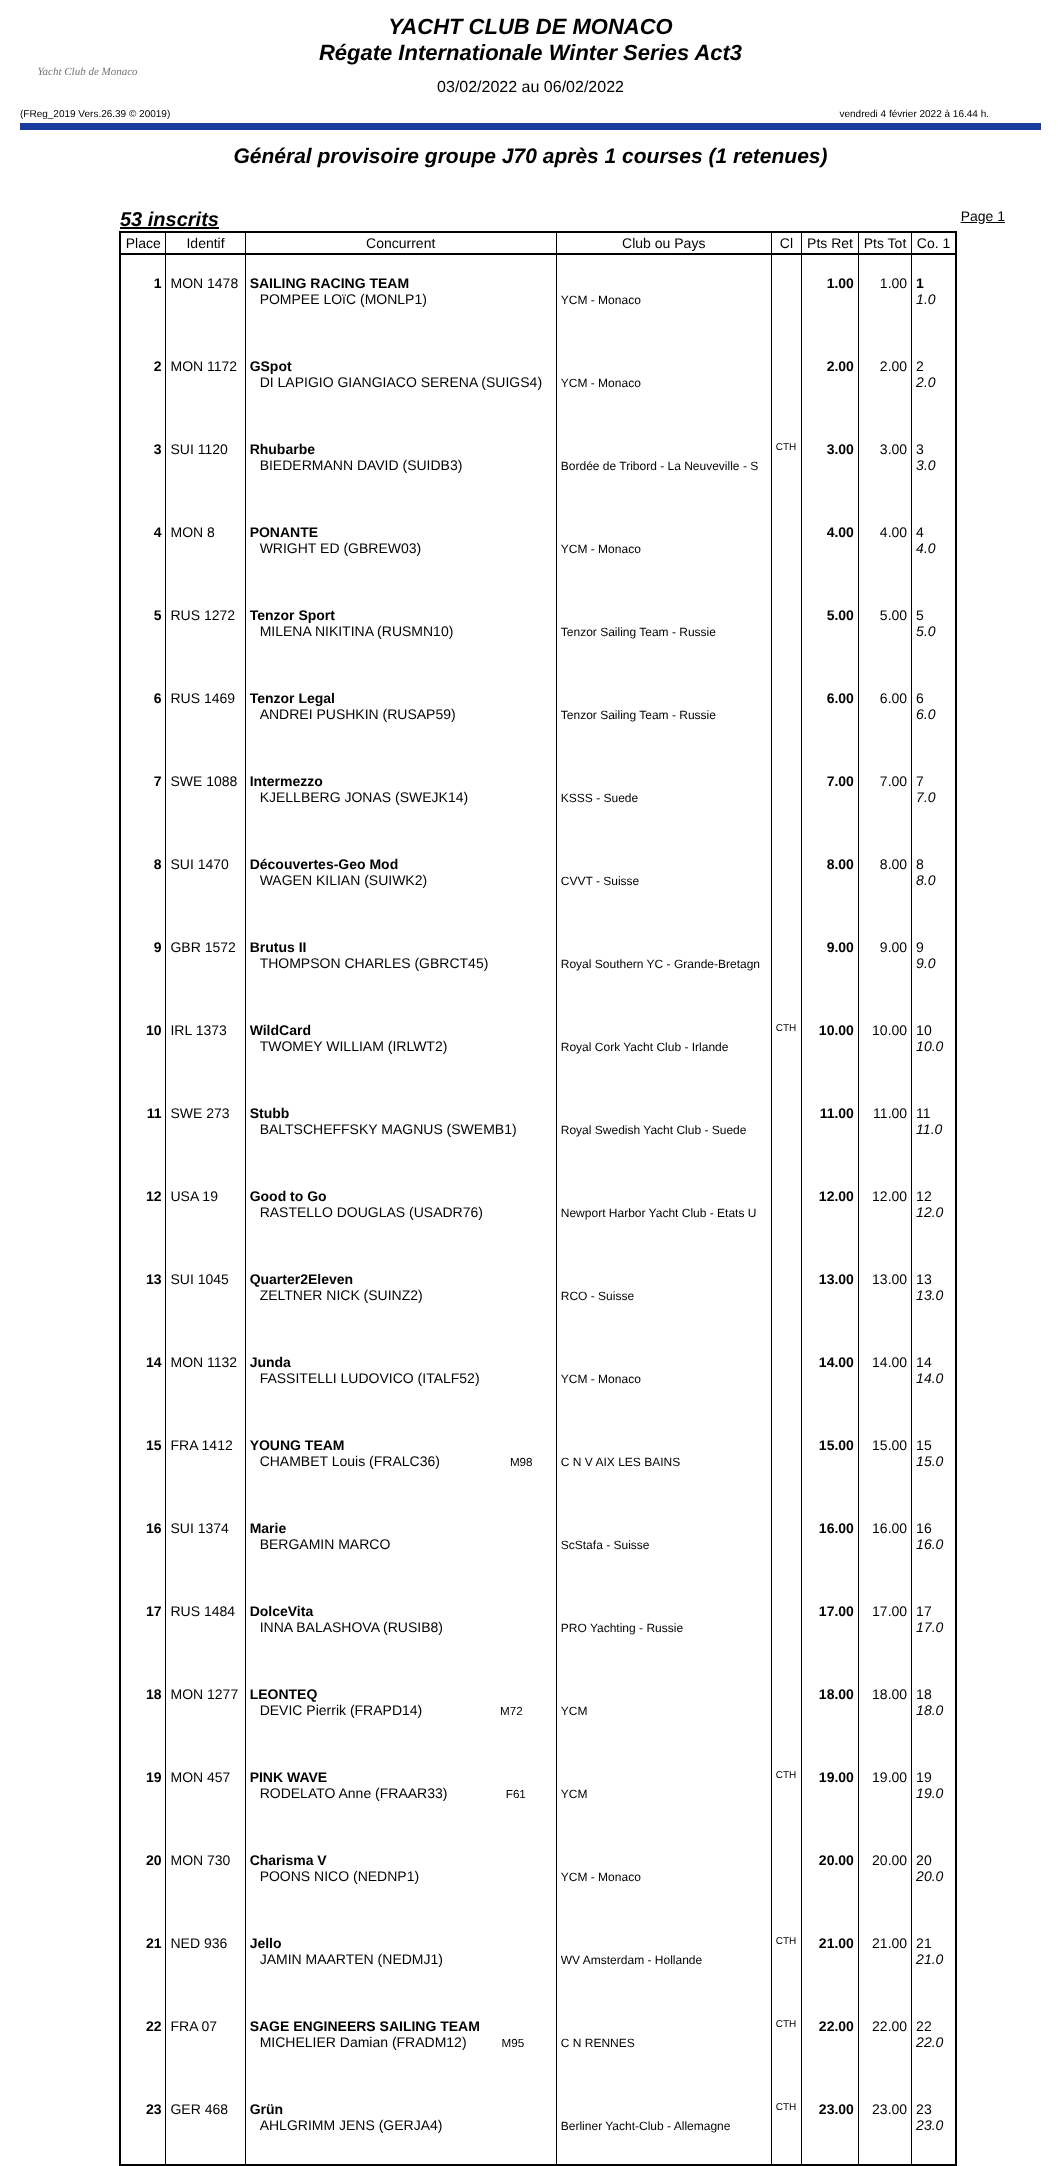Yacht Club de Monaco
YACHT CLUB DE MONACO
Régate Internationale Winter Series Act3
03/02/2022 au 06/02/2022
(FReg_2019 Vers.26.39 © 20019) vendredi 4 février 2022 à 16.44 h.
Général provisoire groupe J70 après 1 courses (1 retenues)
53 inscrits Page 1
| Place | Identif | Concurrent | Club ou Pays | Cl | Pts Ret | Pts Tot | Co. 1 |
| --- | --- | --- | --- | --- | --- | --- | --- |
| 1 | MON 1478 | SAILING RACING TEAM POMPEE LOïC (MONLP1) | YCM - Monaco | | 1.00 | 1.00 | 1 1.0 |
| 2 | MON 1172 | GSpot DI LAPIGIO GIANGIACO SERENA (SUIGS4) | YCM - Monaco | | 2.00 | 2.00 | 2 2.0 |
| 3 | SUI 1120 | Rhubarbe BIEDERMANN DAVID (SUIDB3) | Bordée de Tribord - La Neuveville - S | CTH | 3.00 | 3.00 | 3 3.0 |
| 4 | MON 8 | PONANTE WRIGHT ED (GBREW03) | YCM - Monaco | | 4.00 | 4.00 | 4 4.0 |
| 5 | RUS 1272 | Tenzor Sport MILENA NIKITINA (RUSMN10) | Tenzor Sailing Team - Russie | | 5.00 | 5.00 | 5 5.0 |
| 6 | RUS 1469 | Tenzor Legal ANDREI PUSHKIN (RUSAP59) | Tenzor Sailing Team - Russie | | 6.00 | 6.00 | 6 6.0 |
| 7 | SWE 1088 | Intermezzo KJELLBERG JONAS (SWEJK14) | KSSS - Suede | | 7.00 | 7.00 | 7 7.0 |
| 8 | SUI 1470 | Découvertes-Geo Mod WAGEN KILIAN (SUIWK2) | CVVT - Suisse | | 8.00 | 8.00 | 8 8.0 |
| 9 | GBR 1572 | Brutus II THOMPSON CHARLES (GBRCT45) | Royal Southern YC - Grande-Bretagn | | 9.00 | 9.00 | 9 9.0 |
| 10 | IRL 1373 | WildCard TWOMEY WILLIAM (IRLWT2) | Royal Cork Yacht Club - Irlande | CTH | 10.00 | 10.00 | 10 10.0 |
| 11 | SWE 273 | Stubb BALTSCHEFFSKY MAGNUS (SWEMB1) | Royal Swedish Yacht Club - Suede | | 11.00 | 11.00 | 11 11.0 |
| 12 | USA 19 | Good to Go RASTELLO DOUGLAS (USADR76) | Newport Harbor Yacht Club - Etats U | | 12.00 | 12.00 | 12 12.0 |
| 13 | SUI 1045 | Quarter2Eleven ZELTNER NICK (SUINZ2) | RCO - Suisse | | 13.00 | 13.00 | 13 13.0 |
| 14 | MON 1132 | Junda FASSITELLI LUDOVICO (ITALF52) | YCM - Monaco | | 14.00 | 14.00 | 14 14.0 |
| 15 | FRA 1412 | YOUNG TEAM CHAMBET Louis (FRALC36) M98 | C N V AIX LES BAINS | | 15.00 | 15.00 | 15 15.0 |
| 16 | SUI 1374 | Marie BERGAMIN MARCO | ScStafa - Suisse | | 16.00 | 16.00 | 16 16.0 |
| 17 | RUS 1484 | DolceVita INNA BALASHOVA (RUSIB8) | PRO Yachting - Russie | | 17.00 | 17.00 | 17 17.0 |
| 18 | MON 1277 | LEONTEQ DEVIC Pierrik (FRAPD14) M72 | YCM | | 18.00 | 18.00 | 18 18.0 |
| 19 | MON 457 | PINK WAVE RODELATO Anne (FRAAR33) F61 | YCM | CTH | 19.00 | 19.00 | 19 19.0 |
| 20 | MON 730 | Charisma V POONS NICO (NEDNP1) | YCM - Monaco | | 20.00 | 20.00 | 20 20.0 |
| 21 | NED 936 | Jello JAMIN MAARTEN (NEDMJ1) | WV Amsterdam - Hollande | CTH | 21.00 | 21.00 | 21 21.0 |
| 22 | FRA 07 | SAGE ENGINEERS SAILING TEAM MICHELIER Damian (FRADM12) M95 | C N RENNES | CTH | 22.00 | 22.00 | 22 22.0 |
| 23 | GER 468 | Grün AHLGRIMM JENS (GERJA4) | Berliner Yacht-Club - Allemagne | CTH | 23.00 | 23.00 | 23 23.0 |